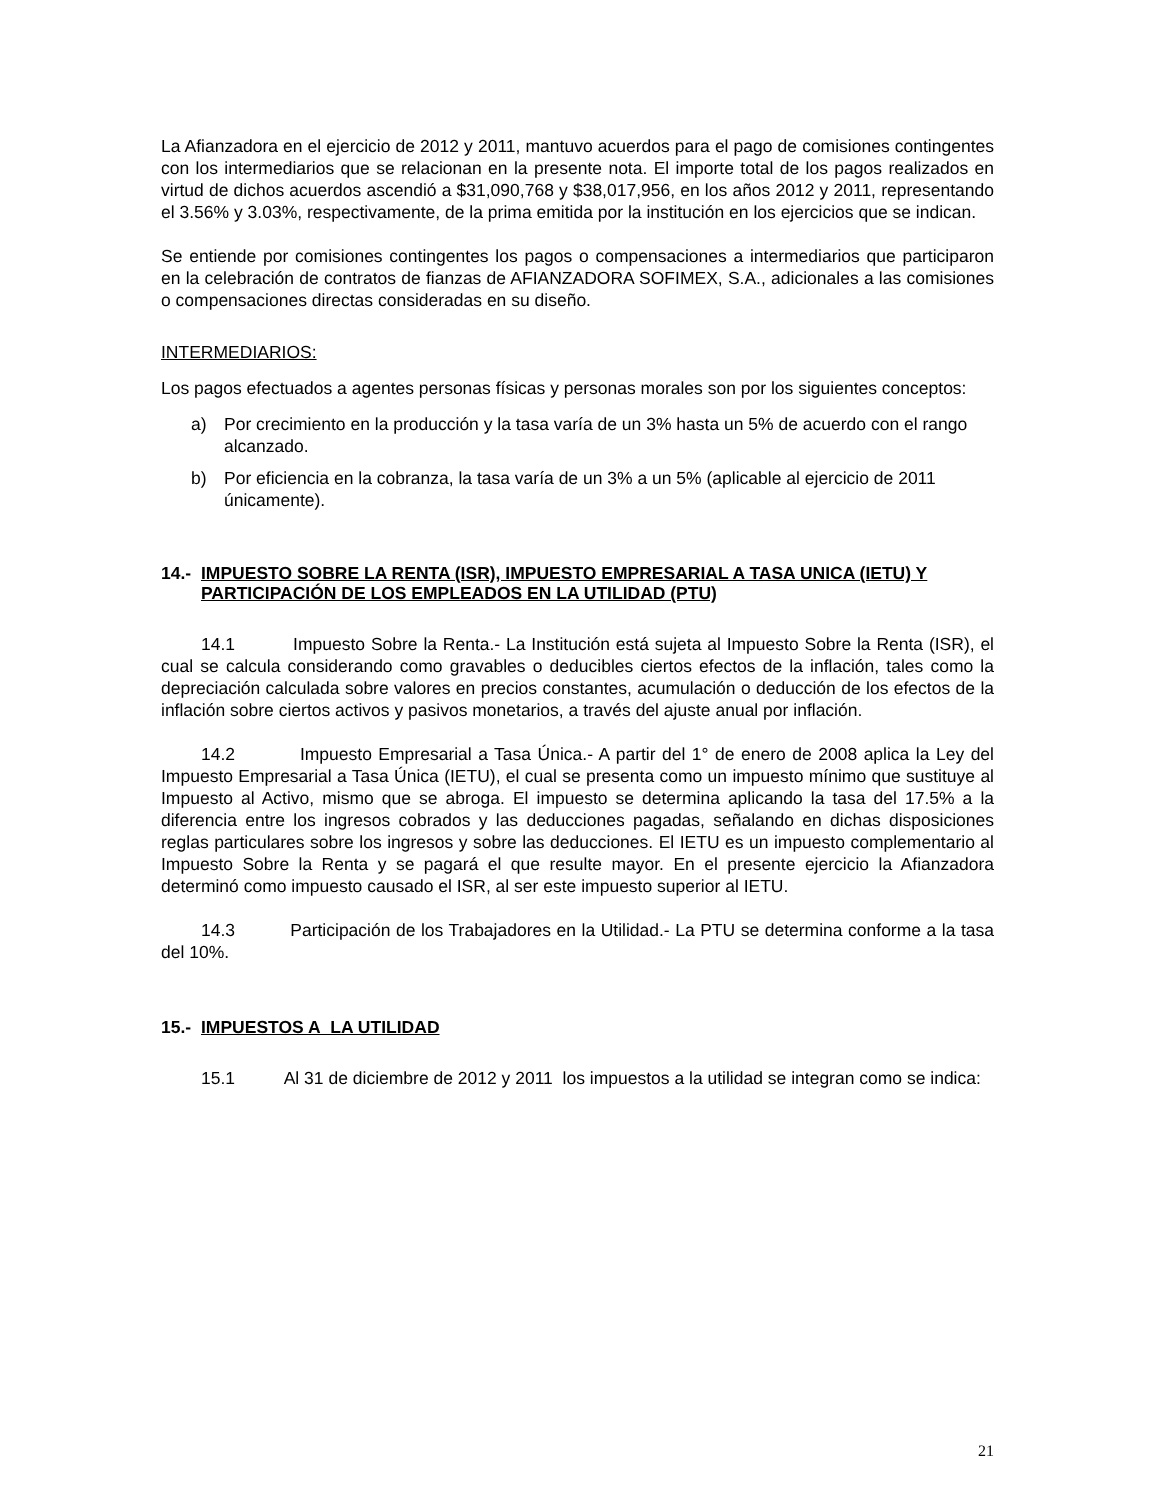La Afianzadora en el ejercicio de 2012 y 2011, mantuvo acuerdos para el pago de comisiones contingentes con los intermediarios que se relacionan en la presente nota. El importe total de los pagos realizados en virtud de dichos acuerdos ascendió a $31,090,768 y $38,017,956, en los años 2012 y 2011, representando el 3.56% y 3.03%, respectivamente, de la prima emitida por la institución en los ejercicios que se indican.
Se entiende por comisiones contingentes los pagos o compensaciones a intermediarios que participaron en la celebración de contratos de fianzas de AFIANZADORA SOFIMEX, S.A., adicionales a las comisiones o compensaciones directas consideradas en su diseño.
INTERMEDIARIOS:
Los pagos efectuados a agentes personas físicas y personas morales son por los siguientes conceptos:
a) Por crecimiento en la producción y la tasa varía de un 3% hasta un 5% de acuerdo con el rango alcanzado.
b) Por eficiencia en la cobranza, la tasa varía de un 3% a un 5% (aplicable al ejercicio de 2011 únicamente).
14.- IMPUESTO SOBRE LA RENTA (ISR), IMPUESTO EMPRESARIAL A TASA UNICA (IETU) Y PARTICIPACIÓN DE LOS EMPLEADOS EN LA UTILIDAD (PTU)
14.1 Impuesto Sobre la Renta.- La Institución está sujeta al Impuesto Sobre la Renta (ISR), el cual se calcula considerando como gravables o deducibles ciertos efectos de la inflación, tales como la depreciación calculada sobre valores en precios constantes, acumulación o deducción de los efectos de la inflación sobre ciertos activos y pasivos monetarios, a través del ajuste anual por inflación.
14.2 Impuesto Empresarial a Tasa Única.- A partir del 1° de enero de 2008 aplica la Ley del Impuesto Empresarial a Tasa Única (IETU), el cual se presenta como un impuesto mínimo que sustituye al Impuesto al Activo, mismo que se abroga. El impuesto se determina aplicando la tasa del 17.5% a la diferencia entre los ingresos cobrados y las deducciones pagadas, señalando en dichas disposiciones reglas particulares sobre los ingresos y sobre las deducciones. El IETU es un impuesto complementario al Impuesto Sobre la Renta y se pagará el que resulte mayor. En el presente ejercicio la Afianzadora determinó como impuesto causado el ISR, al ser este impuesto superior al IETU.
14.3 Participación de los Trabajadores en la Utilidad.- La PTU se determina conforme a la tasa del 10%.
15.- IMPUESTOS A LA UTILIDAD
15.1 Al 31 de diciembre de 2012 y 2011 los impuestos a la utilidad se integran como se indica:
21